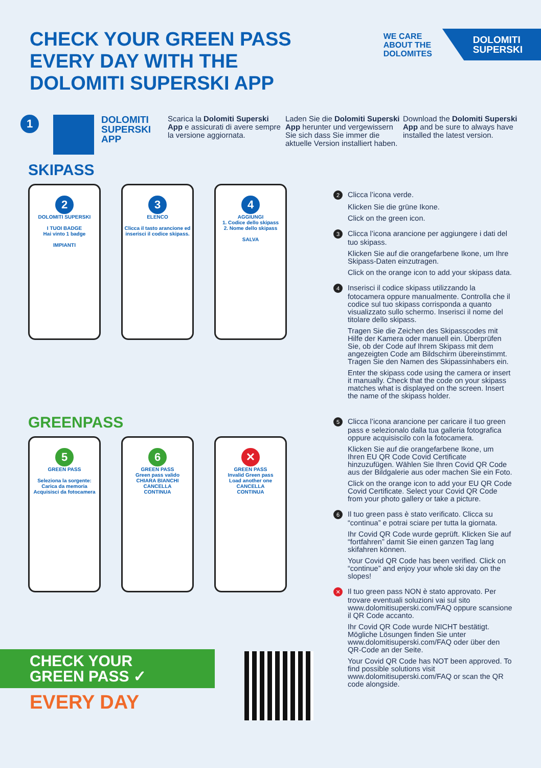CHECK YOUR GREEN PASS
EVERY DAY WITH THE
DOLOMITI SUPERSKI APP
WE CARE
ABOUT THE
DOLOMITES
DOLOMITI
SUPERSKI
1
DOLOMITI SUPERSKI APP
Scarica la Dolomiti Superski App e assicurati di avere sempre la versione aggiornata.
Laden Sie die Dolomiti Superski App herunter und vergewissern Sie sich dass Sie immer die aktuelle Version installiert haben.
Download the Dolomiti Superski App and be sure to always have installed the latest version.
SKIPASS
2
DOLOMITI SUPERSKI
I TUOI BADGE
Hai vinto 1 badge
IMPIANTI
3
ELENCO
Clicca il tasto arancione ed inserisci il codice skipass.
4
AGGIUNGI
1. Codice dello skipass
2. Nome dello skipass
SALVA
GREENPASS
5
GREEN PASS
Seleziona la sorgente:
Carica da memoria
Acquisisci da fotocamera
6
GREEN PASS
Green pass valido
CHIARA BIANCHI
CANCELLA
CONTINUA
✕
GREEN PASS
Invalid Green pass
Load another one
CANCELLA
CONTINUA
2 Clicca l’icona verde.
Klicken Sie die grüne Ikone.
Click on the green icon.
3 Clicca l’icona arancione per aggiungere i dati del tuo skipass.
Klicken Sie auf die orangefarbene Ikone, um Ihre Skipass-Daten einzutragen.
Click on the orange icon to add your skipass data.
4 Inserisci il codice skipass utilizzando la fotocamera oppure manualmente. Controlla che il codice sul tuo skipass corrisponda a quanto visualizzato sullo schermo. Inserisci il nome del titolare dello skipass.
Tragen Sie die Zeichen des Skipasscodes mit Hilfe der Kamera oder manuell ein. Überprüfen Sie, ob der Code auf Ihrem Skipass mit dem angezeigten Code am Bildschirm übereinstimmt. Tragen Sie den Namen des Skipassinhabers ein.
Enter the skipass code using the camera or insert it manually. Check that the code on your skipass matches what is displayed on the screen. Insert the name of the skipass holder.
5 Clicca l’icona arancione per caricare il tuo green pass e selezionalo dalla tua galleria fotografica oppure acquisiscilo con la fotocamera.
Klicken Sie auf die orangefarbene Ikone, um Ihren EU QR Code Covid Certificate hinzuzufügen. Wählen Sie Ihren Covid QR Code aus der Bildgalerie aus oder machen Sie ein Foto.
Click on the orange icon to add your EU QR Code Covid Certificate. Select your Covid QR Code from your photo gallery or take a picture.
6 Il tuo green pass è stato verificato. Clicca su “continua” e potrai sciare per tutta la giornata.
Ihr Covid QR Code wurde geprüft. Klicken Sie auf “fortfahren” damit Sie einen ganzen Tag lang skifahren können.
Your Covid QR Code has been verified. Click on “continue” and enjoy your whole ski day on the slopes!
✕ Il tuo green pass NON è stato approvato. Per trovare eventuali soluzioni vai sul sito www.dolomitisuperski.com/FAQ oppure scansione il QR Code accanto.
Ihr Covid QR Code wurde NICHT bestätigt. Mögliche Lösungen finden Sie unter www.dolomitisuperski.com/FAQ oder über den QR-Code an der Seite.
Your Covid QR Code has NOT been approved. To find possible solutions visit www.dolomitisuperski.com/FAQ or scan the QR code alongside.
CHECK YOUR
GREEN PASS ✓
EVERY DAY